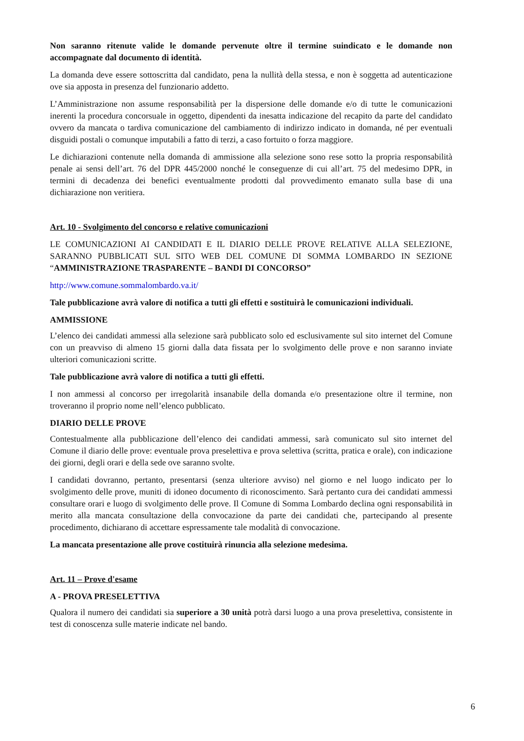Non saranno ritenute valide le domande pervenute oltre il termine suindicato e le domande non accompagnate dal documento di identità.
La domanda deve essere sottoscritta dal candidato, pena la nullità della stessa, e non è soggetta ad autenticazione ove sia apposta in presenza del funzionario addetto.
L’Amministrazione non assume responsabilità per la dispersione delle domande e/o di tutte le comunicazioni inerenti la procedura concorsuale in oggetto, dipendenti da inesatta indicazione del recapito da parte del candidato ovvero da mancata o tardiva comunicazione del cambiamento di indirizzo indicato in domanda, né per eventuali disguidi postali o comunque imputabili a fatto di terzi, a caso fortuito o forza maggiore.
Le dichiarazioni contenute nella domanda di ammissione alla selezione sono rese sotto la propria responsabilità penale ai sensi dell’art. 76 del DPR 445/2000 nonché le conseguenze di cui all’art. 75 del medesimo DPR, in termini di decadenza dei benefici eventualmente prodotti dal provvedimento emanato sulla base di una dichiarazione non veritiera.
Art. 10 - Svolgimento del concorso e relative comunicazioni
LE COMUNICAZIONI AI CANDIDATI E IL DIARIO DELLE PROVE RELATIVE ALLA SELEZIONE, SARANNO PUBBLICATI SUL SITO WEB DEL COMUNE DI SOMMA LOMBARDO IN SEZIONE “AMMINISTRAZIONE TRASPARENTE – BANDI DI CONCORSO”
http://www.comune.sommalombardo.va.it/
Tale pubblicazione avrà valore di notifica a tutti gli effetti e sostituirà le comunicazioni individuali.
AMMISSIONE
L’elenco dei candidati ammessi alla selezione sarà pubblicato solo ed esclusivamente sul sito internet del Comune con un preavviso di almeno 15 giorni dalla data fissata per lo svolgimento delle prove e non saranno inviate ulteriori comunicazioni scritte.
Tale pubblicazione avrà valore di notifica a tutti gli effetti.
I non ammessi al concorso per irregolarità insanabile della domanda e/o presentazione oltre il termine, non troveranno il proprio nome nell’elenco pubblicato.
DIARIO DELLE PROVE
Contestualmente alla pubblicazione dell’elenco dei candidati ammessi, sarà comunicato sul sito internet del Comune il diario delle prove: eventuale prova preselettiva e prova selettiva (scritta, pratica e orale), con indicazione dei giorni, degli orari e della sede ove saranno svolte.
I candidati dovranno, pertanto, presentarsi (senza ulteriore avviso) nel giorno e nel luogo indicato per lo svolgimento delle prove, muniti di idoneo documento di riconoscimento. Sarà pertanto cura dei candidati ammessi consultare orari e luogo di svolgimento delle prove. Il Comune di Somma Lombardo declina ogni responsabilità in merito alla mancata consultazione della convocazione da parte dei candidati che, partecipando al presente procedimento, dichiarano di accettare espressamente tale modalità di convocazione.
La mancata presentazione alle prove costituirà rinuncia alla selezione medesima.
Art. 11 – Prove d'esame
A - PROVA PRESELETTIVA
Qualora il numero dei candidati sia superiore a 30 unità potrà darsi luogo a una prova preselettiva, consistente in test di conoscenza sulle materie indicate nel bando.
6